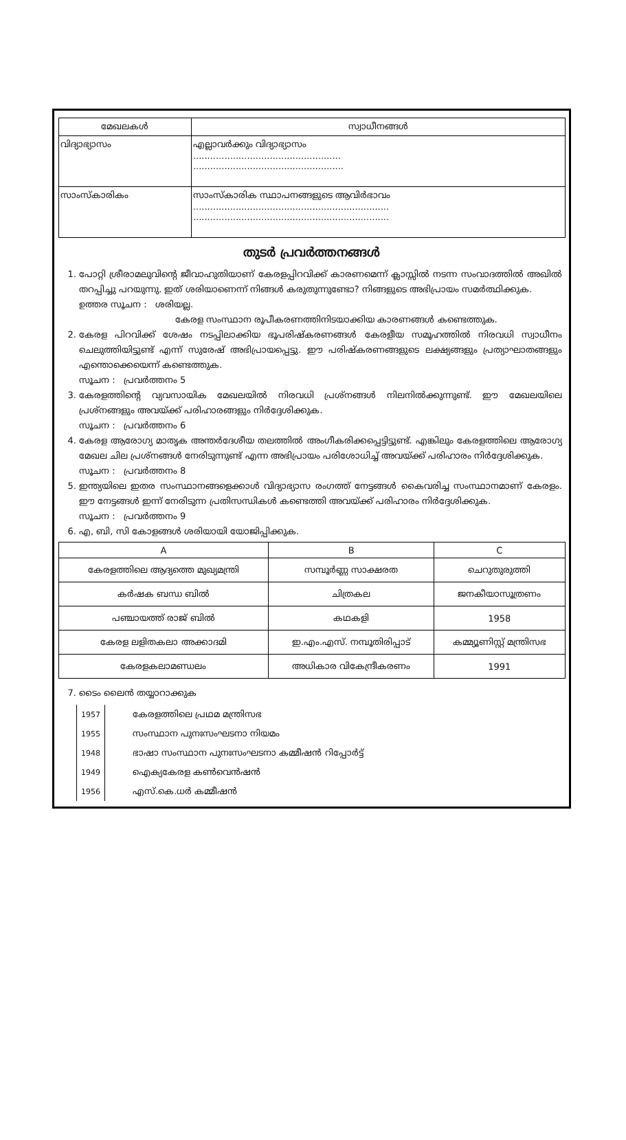| മേഖലകൾ | സ്വാധീനങ്ങൾ |
| --- | --- |
| വിദ്യാഭ്യാസം | എല്ലാവർക്കും വിദ്യാഭ്യാസം .................................................... ..................................................... |
| സാംസ്കാരികം | സാംസ്കാരിക സ്ഥാപനങ്ങളുടെ ആവിർഭാവം ..................................................................... ..................................................................... |
തുടർ പ്രവർത്തനങ്ങൾ
1. പോറ്റി ശ്രീരാമലുവിന്റെ ജീവാഹുതിയാണ് കേരളപ്പിറവിക്ക് കാരണമെന്ന് ക്ലാസ്സിൽ നടന്ന സംവാദത്തിൽ അഖിൽ തറപ്പിച്ചു പറയുന്നു. ഇത് ശരിയാണെന്ന് നിങ്ങൾ കരുതുന്നുണ്ടോ? നിങ്ങളുടെ അഭിപ്രായം സമർത്ഥിക്കുക.
ഉത്തര സൂചന : ശരിയല്ല.
കേരള സംസ്ഥാന രൂപീകരണത്തിനിടയാക്കിയ കാരണങ്ങൾ കണ്ടെത്തുക.
2. കേരള പിറവിക്ക് ശേഷം നടപ്പിലാക്കിയ ഭൂപരിഷ്കരണങ്ങൾ കേരളീയ സമൂഹത്തിൽ നിരവധി സ്വാധീനം ചെലുത്തിയിട്ടുണ്ട് എന്ന് സുരേഷ് അഭിപ്രായപ്പെട്ടു. ഈ പരിഷ്കരണങ്ങളുടെ ലക്ഷ്യങ്ങളും പ്രത്യാഘാതങ്ങളും എന്തൊക്കെയെന്ന് കണ്ടെത്തുക.
സൂചന : പ്രവർത്തനം 5
3. കേരളത്തിന്റെ വ്യവസായിക മേഖലയിൽ നിരവധി പ്രശ്നങ്ങൾ നിലനിൽക്കുന്നുണ്ട്. ഈ മേഖലയിലെ പ്രശ്നങ്ങളും അവയ്ക്ക് പരിഹാരങ്ങളും നിർദ്ദേശിക്കുക.
സൂചന : പ്രവർത്തനം 6
4. കേരള ആരോഗ്യ മാതൃക അന്തർദേശീയ തലത്തിൽ അംഗീകരിക്കപ്പെട്ടിട്ടുണ്ട്. എങ്കിലും കേരളത്തിലെ ആരോഗ്യ മേഖല ചില പ്രശ്നങ്ങൾ നേരിടുന്നുണ്ട് എന്ന അഭിപ്രായം പരിശോധിച്ച് അവയ്ക്ക് പരിഹാരം നിർദ്ദേശിക്കുക.
സൂചന : പ്രവർത്തനം 8
5. ഇന്ത്യയിലെ ഇതര സംസ്ഥാനങ്ങളെക്കാൾ വിദ്യാഭ്യാസ രംഗത്ത് നേട്ടങ്ങൾ കൈവരിച്ച സംസ്ഥാനമാണ് കേരളം. ഈ നേട്ടങ്ങൾ ഇന്ന് നേരിടുന്ന പ്രതിസന്ധികൾ കണ്ടെത്തി അവയ്ക്ക് പരിഹാരം നിർദ്ദേശിക്കുക.
സൂചന : പ്രവർത്തനം 9
6. എ, ബി, സി കോളങ്ങൾ ശരിയായി യോജിപ്പിക്കുക.
| A | B | C |
| --- | --- | --- |
| കേരളത്തിലെ ആദ്യത്തെ മുഖ്യമന്ത്രി | സമ്പൂർണ്ണ സാക്ഷരത | ചെറുതുരുത്തി |
| കർഷക ബന്ധ ബിൽ | ചിത്രകല | ജനകീയാസൂത്രണം |
| പഞ്ചായത്ത് രാജ് ബിൽ | കഥകളി | 1958 |
| കേരള ലളിതകലാ അക്കാദമി | ഇ.എം.എസ്. നമ്പൂതിരിപ്പാട് | കമ്മ്യൂണിസ്റ്റ് മന്ത്രിസഭ |
| കേരളകലാമണ്ഡലം | അധികാര വികേന്ദ്രീകരണം | 1991 |
7. ടൈം ലൈൻ തയ്യാറാക്കുക
| 1957 | കേരളത്തിലെ പ്രഥമ മന്ത്രിസഭ |
| 1955 | സംസ്ഥാന പുനഃസംഘടനാ നിയമം |
| 1948 | ഭാഷാ സംസ്ഥാന പുനഃസംഘടനാ കമ്മീഷൻ റിപ്പോർട്ട് |
| 1949 | ഐക്യകേരള കൺവെൻഷൻ |
| 1956 | എസ്.കെ.ധർ കമ്മീഷൻ |